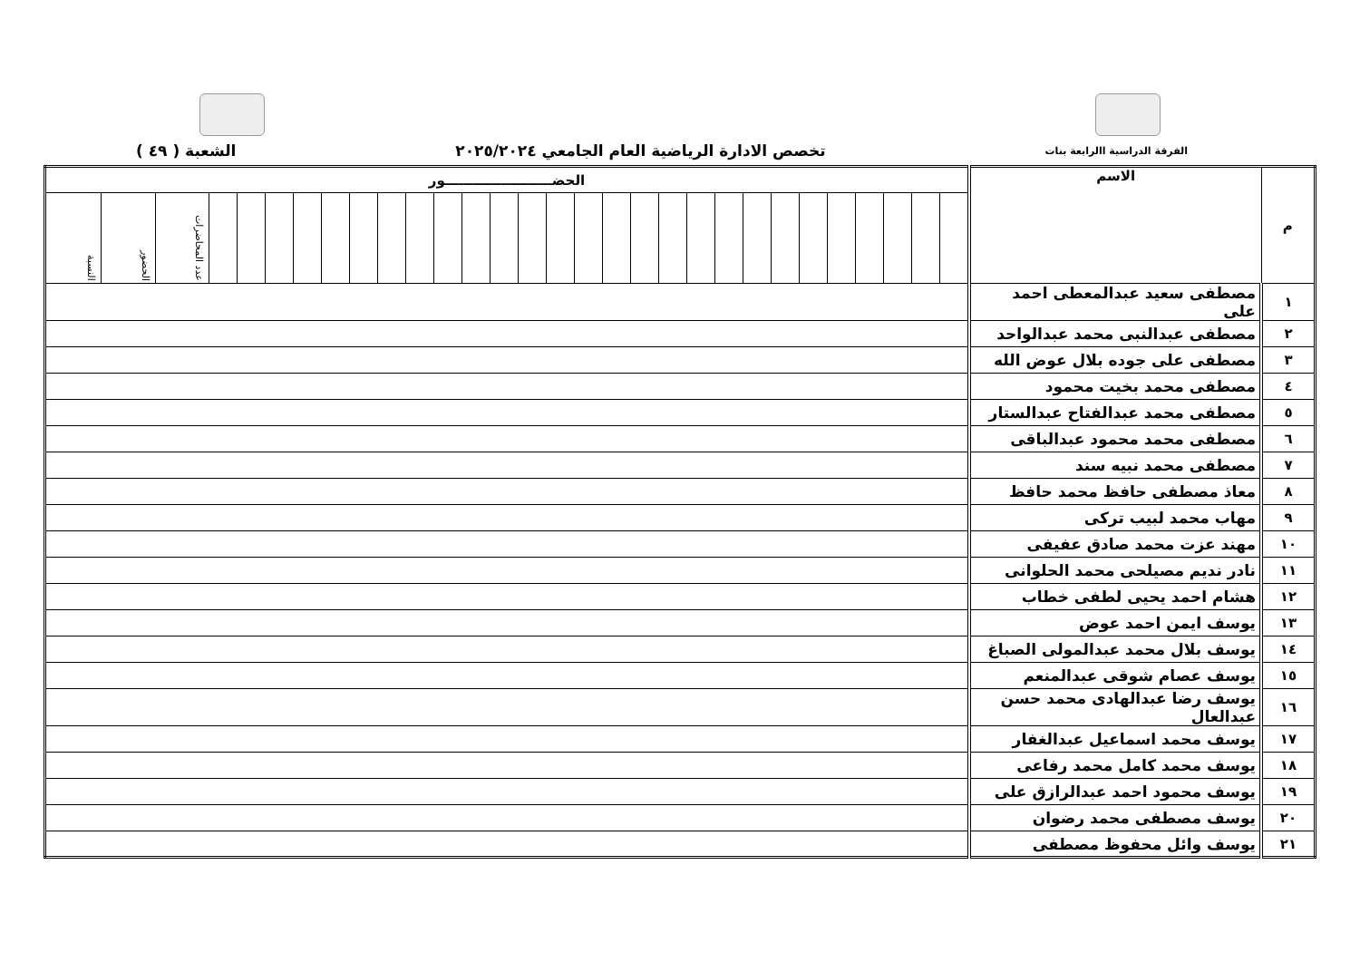الفرقة الدراسية االرابعة بنات تخصص الادارة الرياضية العام الجامعي ٢٠٢٥/٢٠٢٤ الشعبة ( ٤٩ )
| م | الاسم | الحضـــــــــــــــــــــــور | | | | | | | | | | | | | | | | | | | | | | | | | | | | | |
| --- | --- | --- | --- | --- | --- | --- | --- | --- | --- | --- | --- | --- | --- | --- | --- | --- | --- | --- | --- | --- | --- | --- | --- | --- | --- | --- | --- | --- | --- | --- | --- |
| | | | | | | | | | | | | | | | | | | | | | | | | | | | | | عدد المحاضرات | الحضور | النسبة |
| ١ | مصطفى سعيد عبدالمعطى احمد على | | | | | | | | | | | | | | | | | | | | | | | | | | | | | | |
| ٢ | مصطفى عبدالنبى محمد عبدالواحد | | | | | | | | | | | | | | | | | | | | | | | | | | | | | | |
| ٣ | مصطفى على جوده بلال عوض الله | | | | | | | | | | | | | | | | | | | | | | | | | | | | | | |
| ٤ | مصطفى محمد بخيت محمود | | | | | | | | | | | | | | | | | | | | | | | | | | | | | | |
| ٥ | مصطفى محمد عبدالفتاح عبدالستار | | | | | | | | | | | | | | | | | | | | | | | | | | | | | | |
| ٦ | مصطفى محمد محمود عبدالباقى | | | | | | | | | | | | | | | | | | | | | | | | | | | | | | |
| ٧ | مصطفى محمد نبيه سند | | | | | | | | | | | | | | | | | | | | | | | | | | | | | | |
| ٨ | معاذ مصطفى حافظ محمد حافظ | | | | | | | | | | | | | | | | | | | | | | | | | | | | | | |
| ٩ | مهاب محمد لبيب تركى | | | | | | | | | | | | | | | | | | | | | | | | | | | | | | |
| ١٠ | مهند عزت محمد صادق عفيفى | | | | | | | | | | | | | | | | | | | | | | | | | | | | | | |
| ١١ | نادر نديم مصيلحى محمد الحلوانى | | | | | | | | | | | | | | | | | | | | | | | | | | | | | | |
| ١٢ | هشام احمد يحيى لطفى خطاب | | | | | | | | | | | | | | | | | | | | | | | | | | | | | | |
| ١٣ | يوسف ايمن احمد عوض | | | | | | | | | | | | | | | | | | | | | | | | | | | | | | |
| ١٤ | يوسف بلال محمد عبدالمولى الصباغ | | | | | | | | | | | | | | | | | | | | | | | | | | | | | | |
| ١٥ | يوسف عصام شوقى عبدالمنعم | | | | | | | | | | | | | | | | | | | | | | | | | | | | | | |
| ١٦ | يوسف رضا عبدالهادى محمد حسن عبدالعال | | | | | | | | | | | | | | | | | | | | | | | | | | | | | | |
| ١٧ | يوسف محمد اسماعيل عبدالغفار | | | | | | | | | | | | | | | | | | | | | | | | | | | | | | |
| ١٨ | يوسف محمد كامل محمد رفاعى | | | | | | | | | | | | | | | | | | | | | | | | | | | | | | |
| ١٩ | يوسف محمود احمد عبدالرازق على | | | | | | | | | | | | | | | | | | | | | | | | | | | | | | |
| ٢٠ | يوسف مصطفى محمد رضوان | | | | | | | | | | | | | | | | | | | | | | | | | | | | | | |
| ٢١ | يوسف وائل محفوظ مصطفى | | | | | | | | | | | | | | | | | | | | | | | | | | | | | | |